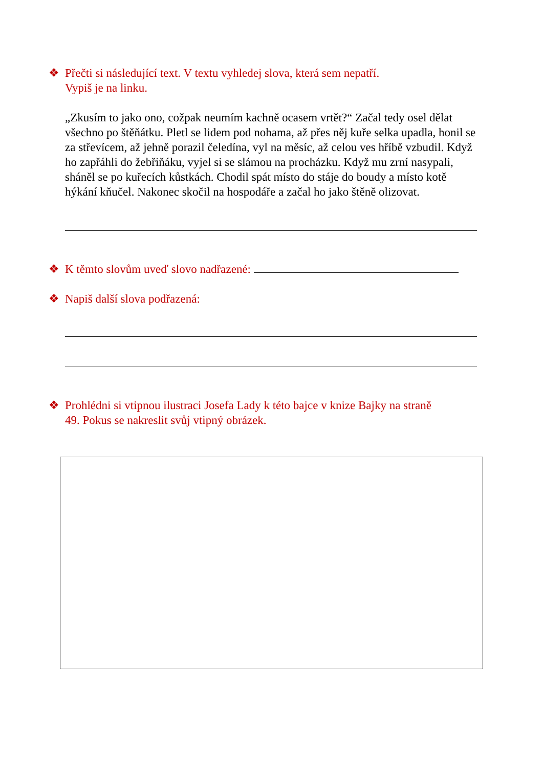❖ Přečti si následující text. V textu vyhledej slova, která sem nepatří.
Vypiš je na linku.
„Zkusím to jako ono, cožpak neumím kachně ocasem vrtět?“ Začal tedy osel dělat všechno po štěňátku. Pletl se lidem pod nohama, až přes něj kuře selka upadla, honil se za střevícem, až jehně porazil čeledína, vyl na měsíc, až celou ves hříbě vzbudil. Když ho zapřáhli do žebřiňáku, vyjel si se slámou na procházku. Když mu zrní nasypali, sháněl se po kuřecích kůstkách. Chodil spát místo do stáje do boudy a místo kotě hýkání kňučel. Nakonec skočil na hospodáře a začal ho jako štěně olizovat.
❖ K těmto slovům uveď slovo nadřazené:
❖ Napiš další slova podřazená:
❖ Prohlédni si vtipnou ilustraci Josefa Lady k této bajce v knize Bajky na straně
49. Pokus se nakreslit svůj vtipný obrázek.